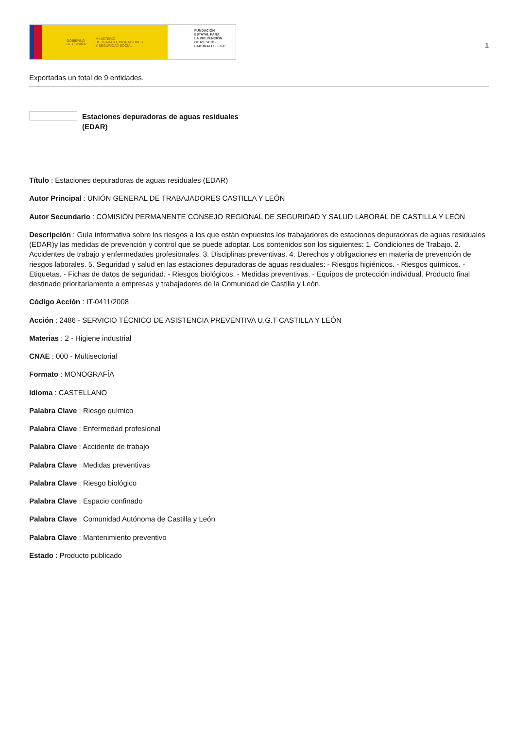GOBIERNO
DE ESPAÑA MINISTERIO
DE TRABAJO, MIGRACIONES
Y SEGURIDAD SOCIAL
FUNDACIÓN
ESTATAL PARA
LA PREVENCIÓN
DE RIESGOS
LABORALES, F.S.P.
1
Exportadas un total de 9 entidades.
Estaciones depuradoras de aguas residuales
(EDAR)
Título : Estaciones depuradoras de aguas residuales (EDAR)
Autor Principal : UNIÓN GENERAL DE TRABAJADORES CASTILLA Y LEÓN
Autor Secundario : COMISIÓN PERMANENTE CONSEJO REGIONAL DE SEGURIDAD Y SALUD LABORAL DE CASTILLA Y LEÓN
Descripción : Guía informativa sobre los riesgos a los que están expuestos los trabajadores de estaciones depuradoras de aguas residuales (EDAR)y las medidas de prevención y control que se puede adoptar. Los contenidos son los siguientes: 1. Condiciones de Trabajo. 2. Accidentes de trabajo y enfermedades profesionales. 3. Disciplinas preventivas. 4. Derechos y obligaciones en materia de prevención de riesgos laborales. 5. Seguridad y salud en las estaciones depuradoras de aguas residuales: - Riesgos higiénicos. - Riesgos químicos. - Etiquetas. - Fichas de datos de seguridad. - Riesgos biológicos. - Medidas preventivas. - Equipos de protección individual. Producto final destinado prioritariamente a empresas y trabajadores de la Comunidad de Castilla y León.
Código Acción : IT-0411/2008
Acción : 2486 - SERVICIO TÉCNICO DE ASISTENCIA PREVENTIVA U.G.T CASTILLA Y LEÓN
Materias : 2 - Higiene industrial
CNAE : 000 - Multisectorial
Formato : MONOGRAFÍA
Idioma : CASTELLANO
Palabra Clave : Riesgo químico
Palabra Clave : Enfermedad profesional
Palabra Clave : Accidente de trabajo
Palabra Clave : Medidas preventivas
Palabra Clave : Riesgo biológico
Palabra Clave : Espacio confinado
Palabra Clave : Comunidad Autónoma de Castilla y León
Palabra Clave : Mantenimiento preventivo
Estado : Producto publicado